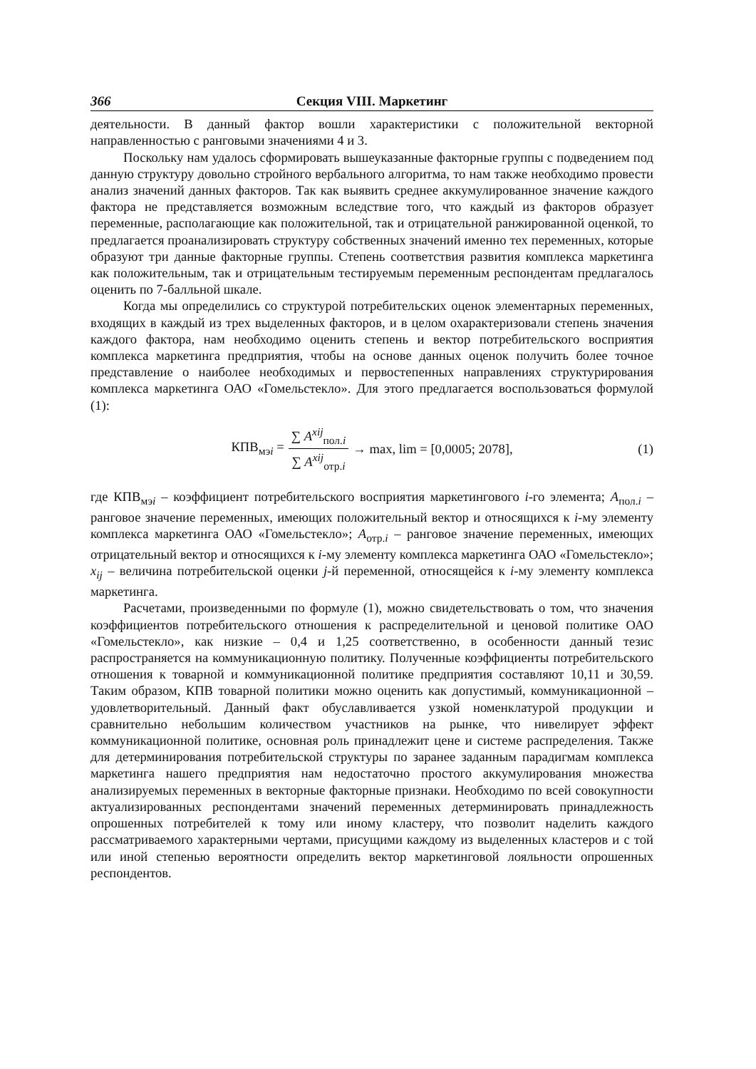366 Секция VIII. Маркетинг
деятельности. В данный фактор вошли характеристики с положительной векторной направленностью с ранговыми значениями 4 и 3.
Поскольку нам удалось сформировать вышеуказанные факторные группы с подведением под данную структуру довольно стройного вербального алгоритма, то нам также необходимо провести анализ значений данных факторов. Так как выявить среднее аккумулированное значение каждого фактора не представляется возможным вследствие того, что каждый из факторов образует переменные, располагающие как положительной, так и отрицательной ранжированной оценкой, то предлагается проанализировать структуру собственных значений именно тех переменных, которые образуют три данные факторные группы. Степень соответствия развития комплекса маркетинга как положительным, так и отрицательным тестируемым переменным респондентам предлагалось оценить по 7-балльной шкале.
Когда мы определились со структурой потребительских оценок элементарных переменных, входящих в каждый из трех выделенных факторов, и в целом охарактеризовали степень значения каждого фактора, нам необходимо оценить степень и вектор потребительского восприятия комплекса маркетинга предприятия, чтобы на основе данных оценок получить более точное представление о наиболее необходимых и первостепенных направлениях структурирования комплекса маркетинга ОАО «Гомельстекло». Для этого предлагается воспользоваться формулой (1):
КПВ<sub>мэi</sub> = ∑ A<sup>xij</sup><sub>пол.i</sub> ∑ A<sup>xij</sup><sub>отр.i</sub> → max, lim = [0,0005; 2078], (1)
где КПВ<sub>мэi</sub> – коэффициент потребительского восприятия маркетингового i-го элемента; A<sub>пол.i</sub> – ранговое значение переменных, имеющих положительный вектор и относящихся к i-му элементу комплекса маркетинга ОАО «Гомельстекло»; A<sub>отр.i</sub> – ранговое значение переменных, имеющих отрицательный вектор и относящихся к i-му элементу комплекса маркетинга ОАО «Гомельстекло»; x<sub>ij</sub> – величина потребительской оценки j-й переменной, относящейся к i-му элементу комплекса маркетинга.
Расчетами, произведенными по формуле (1), можно свидетельствовать о том, что значения коэффициентов потребительского отношения к распределительной и ценовой политике ОАО «Гомельстекло», как низкие – 0,4 и 1,25 соответственно, в особенности данный тезис распространяется на коммуникационную политику. Полученные коэффициенты потребительского отношения к товарной и коммуникационной политике предприятия составляют 10,11 и 30,59. Таким образом, КПВ товарной политики можно оценить как допустимый, коммуникационной – удовлетворительный. Данный факт обуславливается узкой номенклатурой продукции и сравнительно небольшим количеством участников на рынке, что нивелирует эффект коммуникационной политике, основная роль принадлежит цене и системе распределения. Также для детерминирования потребительской структуры по заранее заданным парадигмам комплекса маркетинга нашего предприятия нам недостаточно простого аккумулирования множества анализируемых переменных в векторные факторные признаки. Необходимо по всей совокупности актуализированных респондентами значений переменных детерминировать принадлежность опрошенных потребителей к тому или иному кластеру, что позволит наделить каждого рассматриваемого характерными чертами, присущими каждому из выделенных кластеров и с той или иной степенью вероятности определить вектор маркетинговой лояльности опрошенных респондентов.